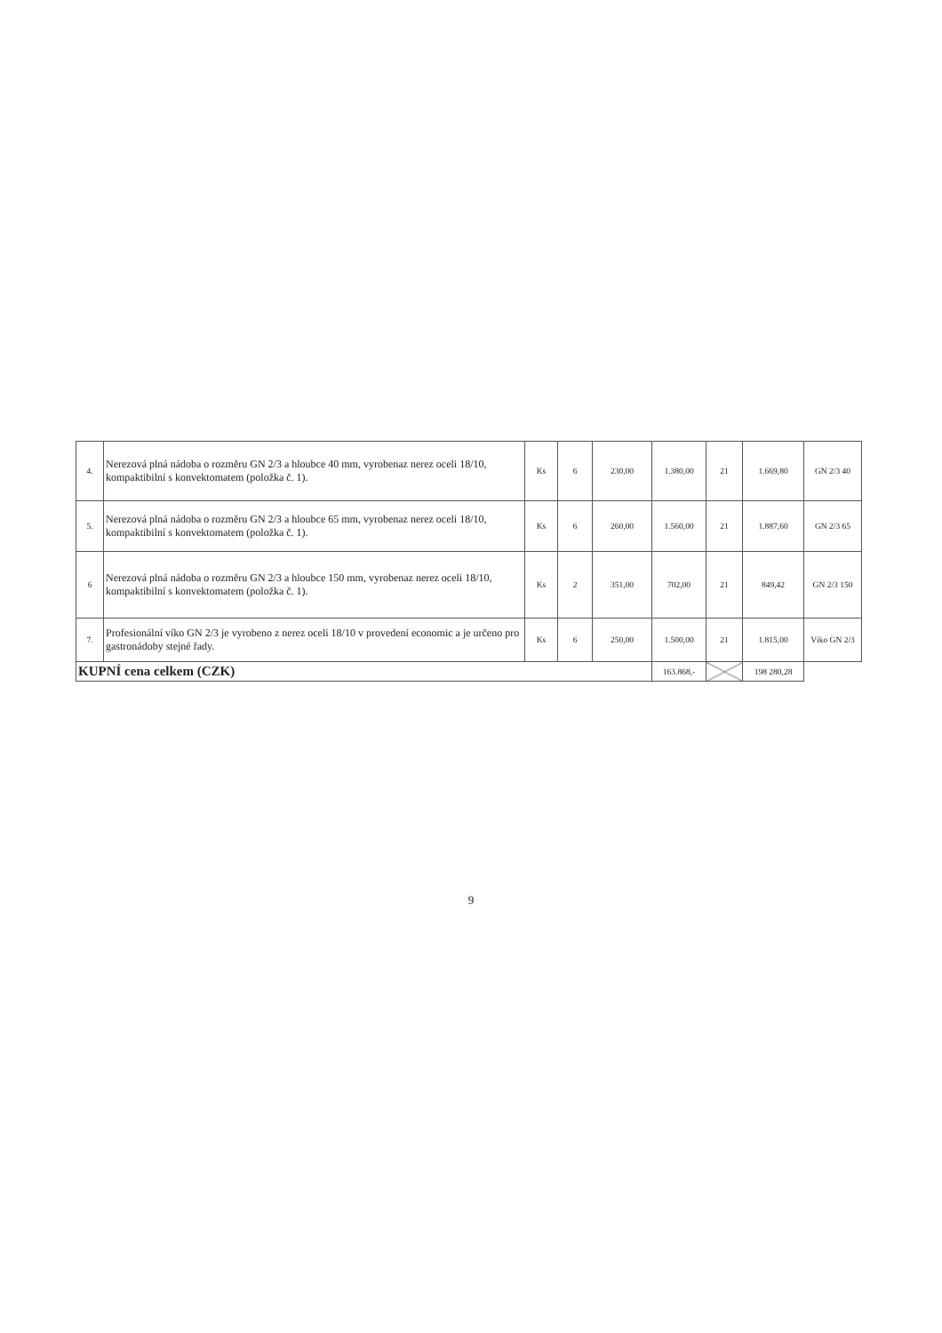| 4. | Nerezová plná nádoba o rozměru GN 2/3 a hloubce 40 mm, vyrobenaz nerez oceli 18/10, kompaktibilní s konvektomatem (položka č. 1). | Ks | 6 | 230,00 | 1.380,00 | 21 | 1.669,80 | GN 2/3 40 |
| 5. | Nerezová plná nádoba o rozměru GN 2/3 a hloubce 65 mm, vyrobenaz nerez oceli 18/10, kompaktibilní s konvektomatem (položka č. 1). | Ks | 6 | 260,00 | 1.560,00 | 21 | 1.887,60 | GN 2/3 65 |
| 6 | Nerezová plná nádoba o rozměru GN 2/3 a hloubce 150 mm, vyrobenaz nerez oceli 18/10, kompaktibilní s konvektomatem (položka č. 1). | Ks | 2 | 351,00 | 702,00 | 21 | 849,42 | GN 2/3 150 |
| 7. | Profesionální víko GN 2/3 je vyrobeno z nerez oceli 18/10 v provedení economic a je určeno pro gastronádoby stejné řady. | Ks | 6 | 250,00 | 1.500,00 | 21 | 1.815,00 | Víko GN 2/3 |
| KUPNÍ cena celkem (CZK) | | | | | 163.868,- | | 198 280,28 | |
9